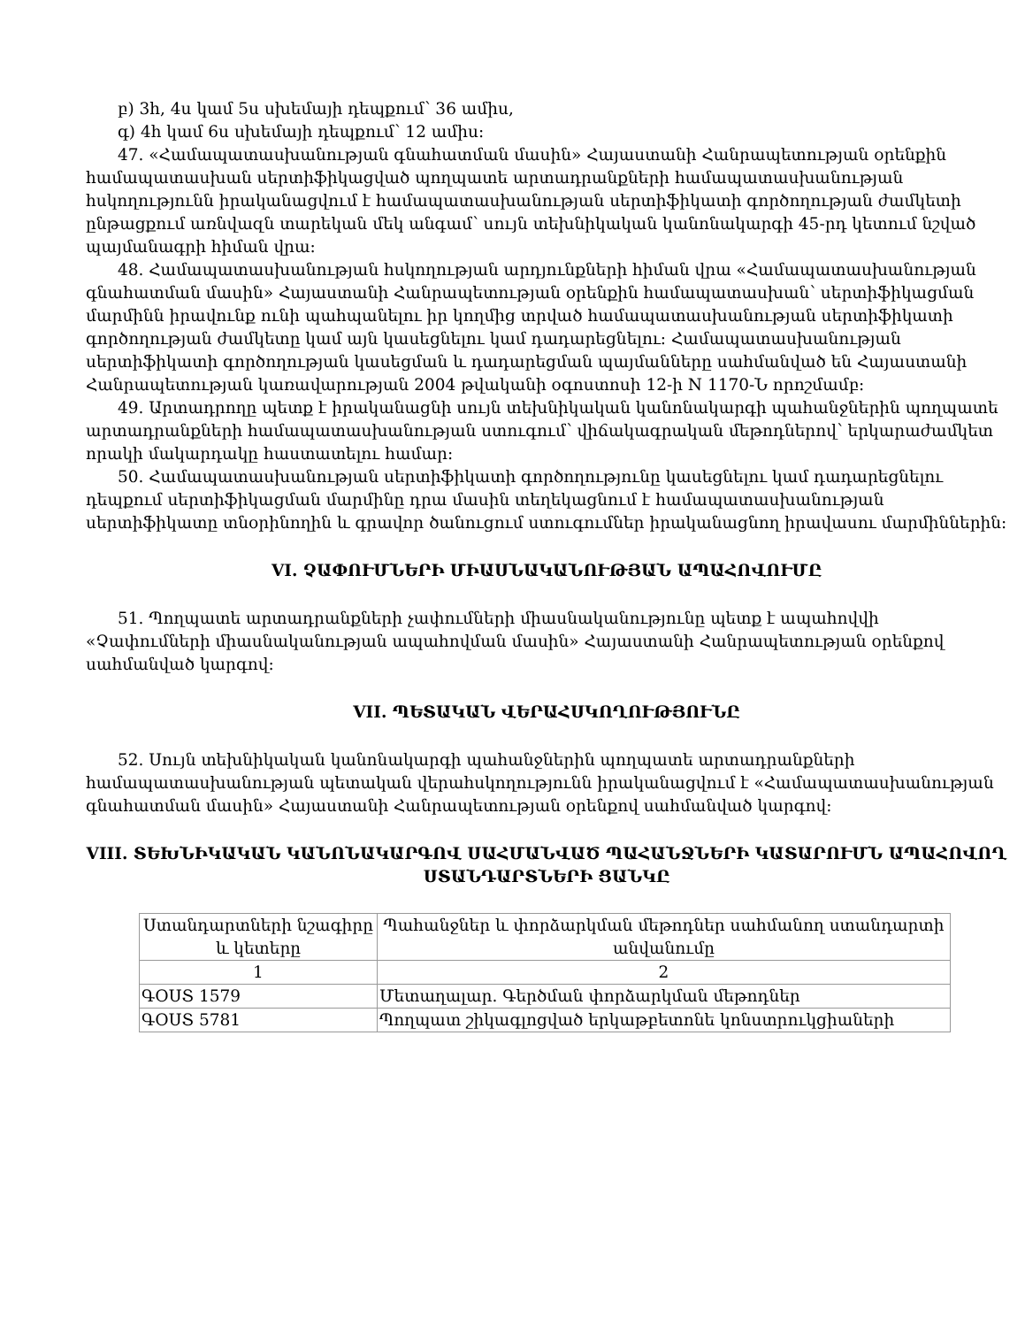բ) 3հ, 4ս կամ 5ս սխեմայի դեպքում՝ 36 ամիս,
գ) 4հ կամ 6ս սխեմայի դեպքում՝ 12 ամիս:
47. «Համապատասխանության գնահատման մասին» Հայաստանի Հանրապետության օրենքին համապատասխան սերտիֆիկացված պողպատե արտադրանքների համապատասխանության հսկողությունն իրականացվում է համապատասխանության սերտիֆիկատի գործողության ժամկետի ընթացքում առնվազն տարեկան մեկ անգամ՝ սույն տեխնիկական կանոնակարգի 45-րդ կետում նշված պայմանագրի հիման վրա:
48. Համապատասխանության հսկողության արդյունքների հիման վրա «Համապատասխանության գնահատման մասին» Հայաստանի Հանրապետության օրենքին համապատասխան՝ սերտիֆիկացման մարմինն իրավունք ունի պահպանելու իր կողմից տրված համապատասխանության սերտիֆիկատի գործողության ժամկետը կամ այն կասեցնելու կամ դադարեցնելու: Համապատասխանության սերտիֆիկատի գործողության կասեցման և դադարեցման պայմանները սահմանված են Հայաստանի Հանրապետության կառավարության 2004 թվականի օգոստոսի 12-ի N 1170-Ն որոշմամբ:
49. Արտադրողը պետք է իրականացնի սույն տեխնիկական կանոնակարգի պահանջներին պողպատե արտադրանքների համապատասխանության ստուգում՝ վիճակագրական մեթոդներով՝ երկարաժամկետ որակի մակարդակը հաստատելու համար:
50. Համապատասխանության սերտիֆիկատի գործողությունը կասեցնելու կամ դադարեցնելու դեպքում սերտիֆիկացման մարմինը դրա մասին տեղեկացնում է համապատասխանության սերտիֆիկատը տնօրինողին և գրավոր ծանուցում ստուգումներ իրականացնող իրավասու մարմիններին:
VI. ՉԱՓՈՒՄՆԵՐԻ ՄԻԱՍՆԱԿԱՆՈՒԹՅԱՆ ԱՊԱՀՈՎՈՒՄԸ
51. Պողպատե արտադրանքների չափումների միասնականությունը պետք է ապահովվի «Չափումների միասնականության ապահովման մասին» Հայաստանի Հանրապետության օրենքով սահմանված կարգով:
VII. ՊԵՏԱԿԱՆ ՎԵՐԱՀՍԿՈՂՈՒԹՅՈՒՆԸ
52. Սույն տեխնիկական կանոնակարգի պահանջներին պողպատե արտադրանքների համապատասխանության պետական վերահսկողությունն իրականացվում է «Համապատասխանության գնահատման մասին» Հայաստանի Հանրապետության օրենքով սահմանված կարգով:
VIII. ՏԵԽՆԻԿԱԿԱՆ ԿԱՆՈՆԱԿԱՐԳՈՎ ՍԱՀՄԱՆՎԱԾ ՊԱՀԱՆՋՆԵՐԻ ԿԱՏԱՐՈՒՄՆ ԱՊԱՀՈՎՈՂ ՍՏԱՆԴԱՐՏՆԵՐԻ ՑԱՆԿԸ
| Ստանդարտների նշագիրը և կետերը | Պահանջներ և փորձարկման մեթոդներ սահմանող ստանդարտի անվանումը |
| 1 | 2 |
| ԳՕՍՏ 1579 | Մետաղալար. Գերծման փորձարկման մեթոդներ |
| ԳՕՍՏ 5781 | Պողպատ շիկագլոցված երկաթբետոնե կոնստրուկցիաների |